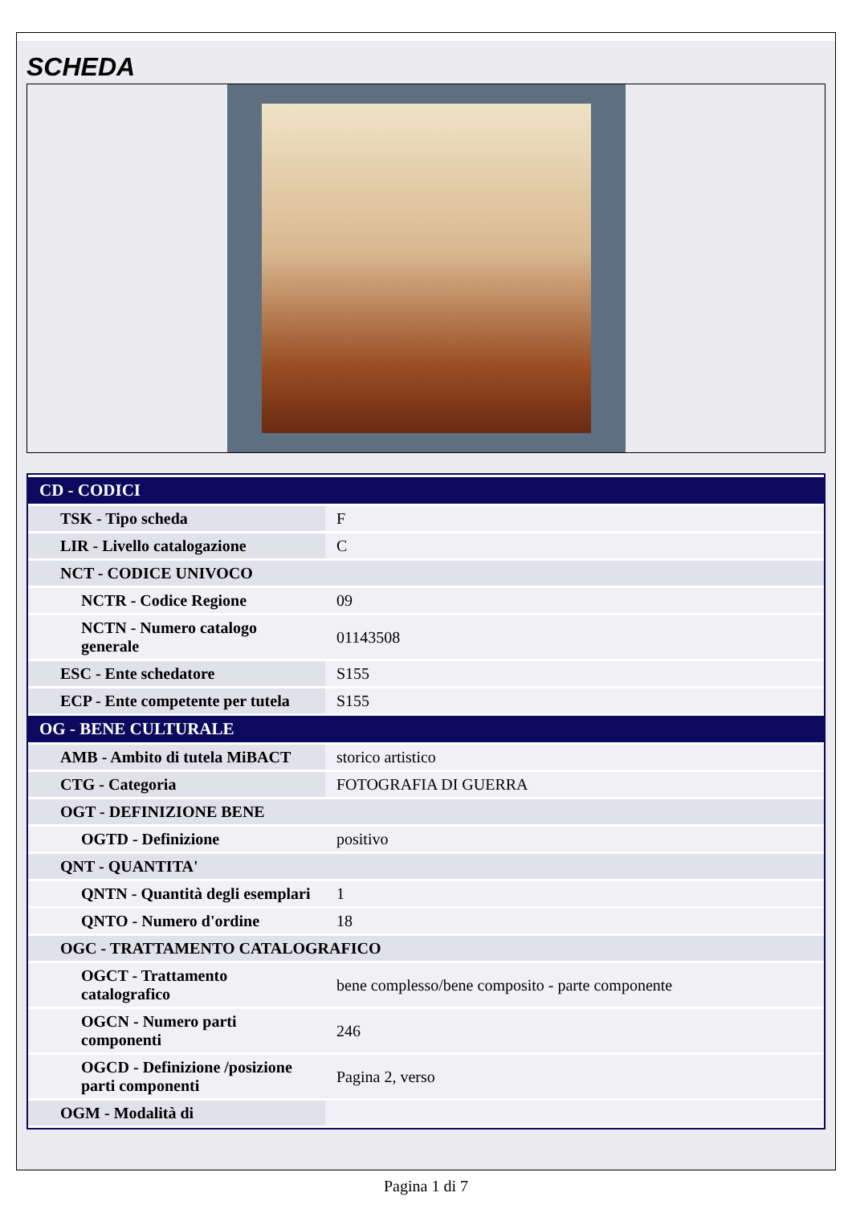SCHEDA
| CD - CODICI | |
| --- | --- |
| TSK - Tipo scheda | F |
| LIR - Livello catalogazione | C |
| NCT - CODICE UNIVOCO | |
| NCTR - Codice Regione | 09 |
| NCTN - Numero catalogo generale | 01143508 |
| ESC - Ente schedatore | S155 |
| ECP - Ente competente per tutela | S155 |
| OG - BENE CULTURALE | |
| AMB - Ambito di tutela MiBACT | storico artistico |
| CTG - Categoria | FOTOGRAFIA DI GUERRA |
| OGT - DEFINIZIONE BENE | |
| OGTD - Definizione | positivo |
| QNT - QUANTITA' | |
| QNTN - Quantità degli esemplari | 1 |
| QNTO - Numero d'ordine | 18 |
| OGC - TRATTAMENTO CATALOGRAFICO | |
| OGCT - Trattamento catalografico | bene complesso/bene composito - parte componente |
| OGCN - Numero parti componenti | 246 |
| OGCD - Definizione /posizione parti componenti | Pagina 2, verso |
| OGM - Modalità di | |
Pagina 1 di 7